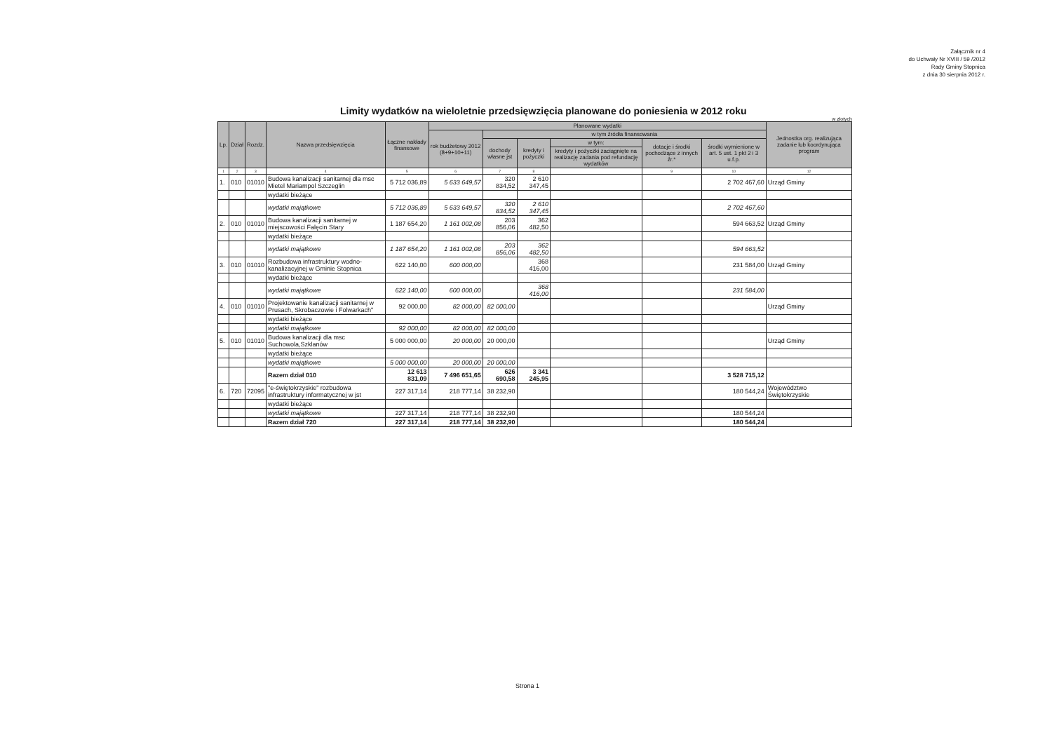Załącznik nr 4
do Uchwały Nr XVIII / 59 /2012
Rady Gminy Stopnica
z dnia 30 sierpnia 2012 r.
Limity wydatków na wieloletnie przedsięwzięcia planowane do poniesienia w 2012 roku
w złotych
| Lp. | Dział | Rozdz. | Nazwa przedsięwzięcia | Łączne nakłady finansowe | Planowane wydatki | | | | | | Jednostka org. realizująca zadanie lub koordynująca program |
| --- | --- | --- | --- | --- | --- | --- | --- | --- | --- | --- | --- |
| | | | | | rok budżetowy 2012 (8+9+10+11) | w tym źródła finansowania | | | | | |
| | | | | | | dochody własne jst | kredyty i pożyczki | w tym: | dotacje i środki pochodzące z innych źr.* | środki wymienione w art. 5 ust. 1 pkt 2 i 3 u.f.p. | |
| | | | | | | | | kredyty i pożyczki zaciągnięte na realizację zadania pod refundację wydatków | | | |
| 1 | 2 | 3 | 4 | 5 | 6 | 7 | 8 | | 9 | 10 | 12 |
| 1. | 010 | 01010 | Budowa kanalizacji sanitarnej dla msc Mietel Mariampol Szczeglin | 5 712 036,89 | 5 633 649,57 | 320 834,52 | 2 610 347,45 | | | 2 702 467,60 | Urząd Gminy |
| | | | wydatki bieżące | | | | | | | | |
| | | | wydatki majątkowe | 5 712 036,89 | 5 633 649,57 | 320 834,52 | 2 610 347,45 | | | 2 702 467,60 | |
| 2. | 010 | 01010 | Budowa kanalizacji sanitarnej w miejscowości Falęcin Stary | 1 187 654,20 | 1 161 002,08 | 203 856,06 | 362 482,50 | | | 594 663,52 | Urząd Gminy |
| | | | wydatki bieżące | | | | | | | | |
| | | | wydatki majątkowe | 1 187 654,20 | 1 161 002,08 | 203 856,06 | 362 482,50 | | | 594 663,52 | |
| 3. | 010 | 01010 | Rozbudowa infrastruktury wodno- kanalizacyjnej w Gminie Stopnica | 622 140,00 | 600 000,00 | | 368 416,00 | | | 231 584,00 | Urząd Gminy |
| | | | wydatki bieżące | | | | | | | | |
| | | | wydatki majątkowe | 622 140,00 | 600 000,00 | | 368 416,00 | | | 231 584,00 | |
| 4. | 010 | 01010 | Projektowanie kanalizacji sanitarnej w Prusach, Skrobaczowie i Folwarkach" | 92 000,00 | 82 000,00 | 82 000,00 | | | | | Urząd Gminy |
| | | | wydatki bieżące | | | | | | | | |
| | | | wydatki majątkowe | 92 000,00 | 82 000,00 | 82 000,00 | | | | | |
| 5. | 010 | 01010 | Budowa kanalizacji dla msc Suchowola,Szklanów | 5 000 000,00 | 20 000,00 | 20 000,00 | | | | | Urząd Gminy |
| | | | wydatki bieżące | | | | | | | | |
| | | | wydatki majątkowe | 5 000 000,00 | 20 000,00 | 20 000,00 | | | | | |
| | | | Razem dział 010 | 12 613 831,09 | 7 496 651,65 | 626 690,58 | 3 341 245,95 | | | 3 528 715,12 | |
| 6. | 720 | 72095 | "e-świętokrzyskie" rozbudowa infrastruktury informatycznej w jst | 227 317,14 | 218 777,14 | 38 232,90 | | | | 180 544,24 | Województwo Świętokrzyskie |
| | | | wydatki bieżące | | | | | | | | |
| | | | wydatki majątkowe | 227 317,14 | 218 777,14 | 38 232,90 | | | | 180 544,24 | |
| | | | Razem dział 720 | 227 317,14 | 218 777,14 | 38 232,90 | | | | 180 544,24 | |
Strona 1